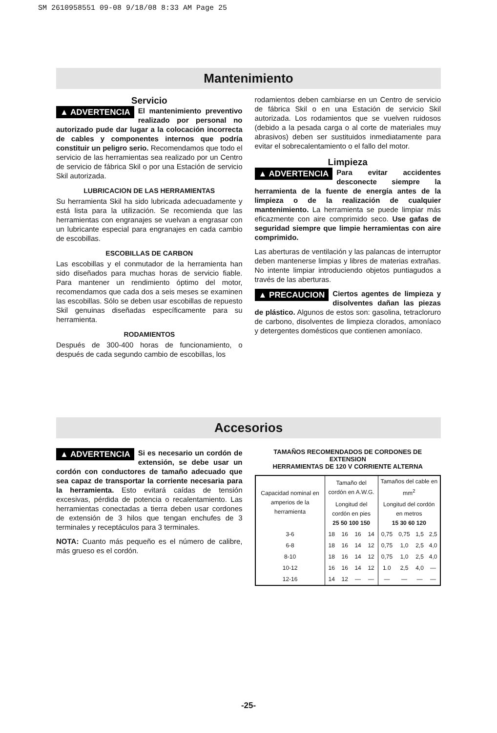SM 2610958551 09-08 9/18/08 8:33 AM Page 25
Mantenimiento
Servicio
▲ ADVERTENCIA El mantenimiento preventivo realizado por personal no autorizado pude dar lugar a la colocación incorrecta de cables y componentes internos que podría constituir un peligro serio. Recomendamos que todo el servicio de las herramientas sea realizado por un Centro de servicio de fábrica Skil o por una Estación de servicio Skil autorizada.
LUBRICACION DE LAS HERRAMIENTAS
Su herramienta Skil ha sido lubricada adecuadamente y está lista para la utilización. Se recomienda que las herramientas con engranajes se vuelvan a engrasar con un lubricante especial para engranajes en cada cambio de escobillas.
ESCOBILLAS DE CARBON
Las escobillas y el conmutador de la herramienta han sido diseñados para muchas horas de servicio fiable. Para mantener un rendimiento óptimo del motor, recomendamos que cada dos a seis meses se examinen las escobillas. Sólo se deben usar escobillas de repuesto Skil genuinas diseñadas específicamente para su herramienta.
RODAMIENTOS
Después de 300-400 horas de funcionamiento, o después de cada segundo cambio de escobillas, los
rodamientos deben cambiarse en un Centro de servicio de fábrica Skil o en una Estación de servicio Skil autorizada. Los rodamientos que se vuelven ruidosos (debido a la pesada carga o al corte de materiales muy abrasivos) deben ser sustituidos inmediatamente para evitar el sobrecalentamiento o el fallo del motor.
Limpieza
▲ ADVERTENCIA Para evitar accidentes desconecte siempre la herramienta de la fuente de energía antes de la limpieza o de la realización de cualquier mantenimiento. La herramienta se puede limpiar más eficazmente con aire comprimido seco. Use gafas de seguridad siempre que limpie herramientas con aire comprimido.
Las aberturas de ventilación y las palancas de interruptor deben mantenerse limpias y libres de materias extrañas. No intente limpiar introduciendo objetos puntiagudos a través de las aberturas.
▲ PRECAUCION Ciertos agentes de limpieza y disolventes dañan las piezas de plástico. Algunos de estos son: gasolina, tetracloruro de carbono, disolventes de limpieza clorados, amoníaco y detergentes domésticos que contienen amoníaco.
Accesorios
▲ ADVERTENCIA Si es necesario un cordón de extensión, se debe usar un cordón con conductores de tamaño adecuado que sea capaz de transportar la corriente necesaria para la herramienta. Esto evitará caídas de tensión excesivas, pérdida de potencia o recalentamiento. Las herramientas conectadas a tierra deben usar cordones de extensión de 3 hilos que tengan enchufes de 3 terminales y receptáculos para 3 terminales.
NOTA: Cuanto más pequeño es el número de calibre, más grueso es el cordón.
TAMAÑOS RECOMENDADOS DE CORDONES DE EXTENSION
HERRAMIENTAS DE 120 V CORRIENTE ALTERNA
| Capacidad nominal en amperios de la herramienta | Tamaño del cordón en A.W.G. | | | | Tamaños del cable en mm<sup>2</sup> | | | |
| --- | --- | --- | --- | --- | --- | --- | --- | --- |
| | Longitud del cordón en pies 25 50 100 150 | | | | Longitud del cordón en metros 15 30 60 120 | | | |
| 3-6 | 18 | 16 | 16 | 14 | 0,75 | 0,75 | 1,5 | 2,5 |
| 6-8 | 18 | 16 | 14 | 12 | 0,75 | 1,0 | 2,5 | 4,0 |
| 8-10 | 18 | 16 | 14 | 12 | 0,75 | 1,0 | 2,5 | 4,0 |
| 10-12 | 16 | 16 | 14 | 12 | 1.0 | 2,5 | 4,0 | — |
| 12-16 | 14 | 12 | — | — | — | — | — | — |
-25-